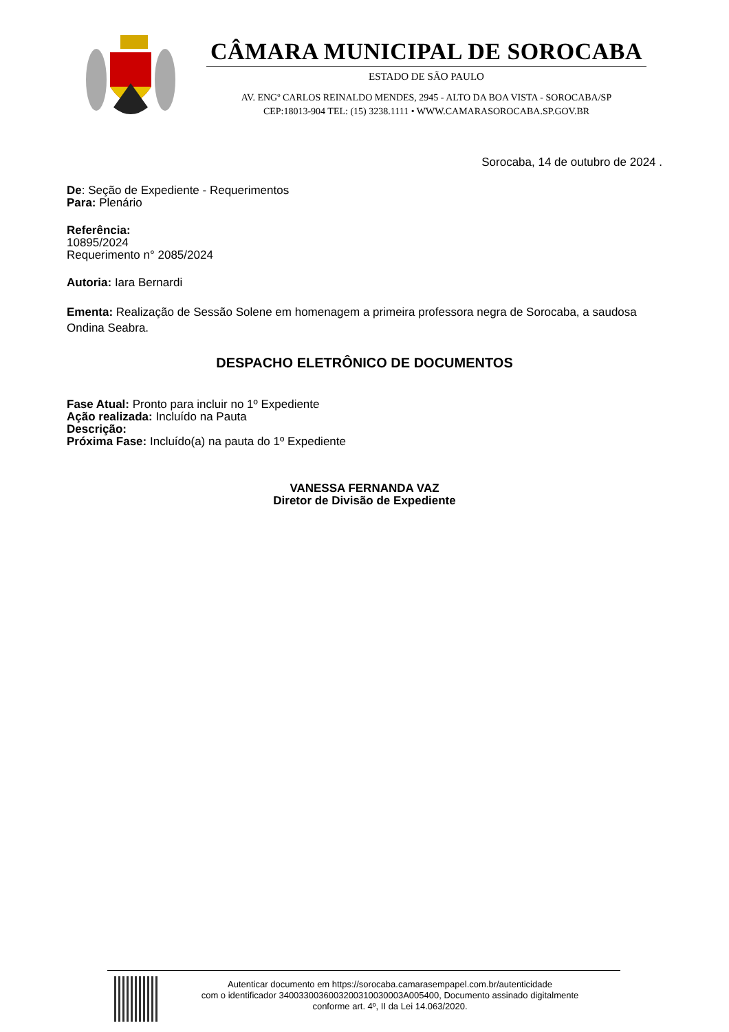CÂMARA MUNICIPAL DE SOROCABA
ESTADO DE SÃO PAULO
AV. ENGº CARLOS REINALDO MENDES, 2945 - ALTO DA BOA VISTA - SOROCABA/SP
CEP:18013-904 TEL: (15) 3238.1111 • WWW.CAMARASOROCABA.SP.GOV.BR
Sorocaba, 14 de outubro de 2024 .
De: Seção de Expediente - Requerimentos
Para: Plenário
Referência:
10895/2024
Requerimento n° 2085/2024
Autoria: Iara Bernardi
Ementa: Realização de Sessão Solene em homenagem a primeira professora negra de Sorocaba, a saudosa Ondina Seabra.
DESPACHO ELETRÔNICO DE DOCUMENTOS
Fase Atual: Pronto para incluir no 1º Expediente
Ação realizada: Incluído na Pauta
Descrição:
Próxima Fase: Incluído(a) na pauta do 1º Expediente
VANESSA FERNANDA VAZ
Diretor de Divisão de Expediente
Autenticar documento em https://sorocaba.camarasempapel.com.br/autenticidade
com o identificador 3400330036003200310030003A005400, Documento assinado digitalmente
conforme art. 4º, II da Lei 14.063/2020.